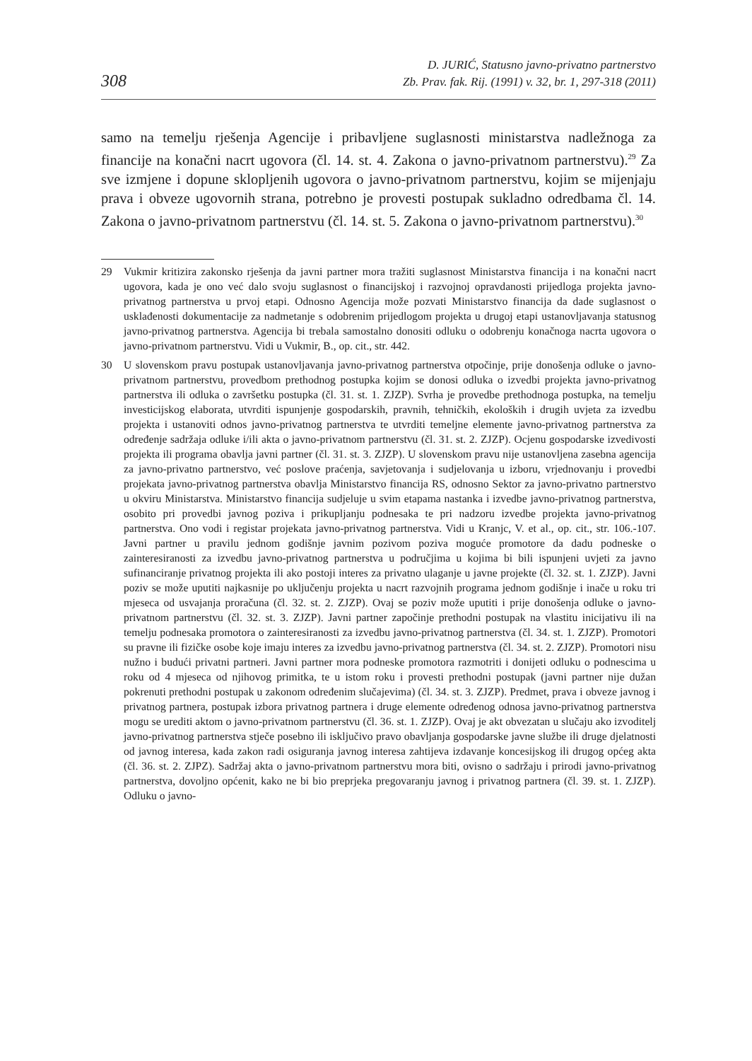308
D. JURIĆ, Statusno javno-privatno partnerstvo
Zb. Prav. fak. Rij. (1991) v. 32, br. 1, 297-318 (2011)
samo na temelju rješenja Agencije i pribavljene suglasnosti ministarstva nadležnoga za financije na konačni nacrt ugovora (čl. 14. st. 4. Zakona o javno-privatnom partnerstvu).<sup>29</sup> Za sve izmjene i dopune sklopljenih ugovora o javno-privatnom partnerstvu, kojim se mijenjaju prava i obveze ugovornih strana, potrebno je provesti postupak sukladno odredbama čl. 14. Zakona o javno-privatnom partnerstvu (čl. 14. st. 5. Zakona o javno-privatnom partnerstvu).<sup>30</sup>
29 Vukmir kritizira zakonsko rješenja da javni partner mora tražiti suglasnost Ministarstva financija i na konačni nacrt ugovora, kada je ono već dalo svoju suglasnost o financijskoj i razvojnoj opravdanosti prijedloga projekta javno-privatnog partnerstva u prvoj etapi. Odnosno Agencija može pozvati Ministarstvo financija da dade suglasnost o usklađenosti dokumentacije za nadmetanje s odobrenim prijedlogom projekta u drugoj etapi ustanovljavanja statusnog javno-privatnog partnerstva. Agencija bi trebala samostalno donositi odluku o odobrenju konačnoga nacrta ugovora o javno-privatnom partnerstvu. Vidi u Vukmir, B., op. cit., str. 442.
30 U slovenskom pravu postupak ustanovljavanja javno-privatnog partnerstva otpočinje, prije donošenja odluke o javno-privatnom partnerstvu, provedbom prethodnog postupka kojim se donosi odluka o izvedbi projekta javno-privatnog partnerstva ili odluka o završetku postupka (čl. 31. st. 1. ZJZP). Svrha je provedbe prethodnoga postupka, na temelju investicijskog elaborata, utvrditi ispunjenje gospodarskih, pravnih, tehničkih, ekoloških i drugih uvjeta za izvedbu projekta i ustanoviti odnos javno-privatnog partnerstva te utvrditi temeljne elemente javno-privatnog partnerstva za određenje sadržaja odluke i/ili akta o javno-privatnom partnerstvu (čl. 31. st. 2. ZJZP). Ocjenu gospodarske izvedivosti projekta ili programa obavlja javni partner (čl. 31. st. 3. ZJZP). U slovenskom pravu nije ustanovljena zasebna agencija za javno-privatno partnerstvo, već poslove praćenja, savjetovanja i sudjelovanja u izboru, vrjednovanju i provedbi projekata javno-privatnog partnerstva obavlja Ministarstvo financija RS, odnosno Sektor za javno-privatno partnerstvo u okviru Ministarstva. Ministarstvo financija sudjeluje u svim etapama nastanka i izvedbe javno-privatnog partnerstva, osobito pri provedbi javnog poziva i prikupljanju podnesaka te pri nadzoru izvedbe projekta javno-privatnog partnerstva. Ono vodi i registar projekata javno-privatnog partnerstva. Vidi u Kranjc, V. et al., op. cit., str. 106.-107. Javni partner u pravilu jednom godišnje javnim pozivom poziva moguće promotore da dadu podneske o zainteresiranosti za izvedbu javno-privatnog partnerstva u područjima u kojima bi bili ispunjeni uvjeti za javno sufinanciranje privatnog projekta ili ako postoji interes za privatno ulaganje u javne projekte (čl. 32. st. 1. ZJZP). Javni poziv se može uputiti najkasnije po uključenju projekta u nacrt razvojnih programa jednom godišnje i inače u roku tri mjeseca od usvajanja proračuna (čl. 32. st. 2. ZJZP). Ovaj se poziv može uputiti i prije donošenja odluke o javno-privatnom partnerstvu (čl. 32. st. 3. ZJZP). Javni partner započinje prethodni postupak na vlastitu inicijativu ili na temelju podnesaka promotora o zainteresiranosti za izvedbu javno-privatnog partnerstva (čl. 34. st. 1. ZJZP). Promotori su pravne ili fizičke osobe koje imaju interes za izvedbu javno-privatnog partnerstva (čl. 34. st. 2. ZJZP). Promotori nisu nužno i budući privatni partneri. Javni partner mora podneske promotora razmotriti i donijeti odluku o podnescima u roku od 4 mjeseca od njihovog primitka, te u istom roku i provesti prethodni postupak (javni partner nije dužan pokrenuti prethodni postupak u zakonom određenim slučajevima) (čl. 34. st. 3. ZJZP). Predmet, prava i obveze javnog i privatnog partnera, postupak izbora privatnog partnera i druge elemente određenog odnosa javno-privatnog partnerstva mogu se urediti aktom o javno-privatnom partnerstvu (čl. 36. st. 1. ZJZP). Ovaj je akt obvezatan u slučaju ako izvoditelj javno-privatnog partnerstva stječe posebno ili isključivo pravo obavljanja gospodarske javne službe ili druge djelatnosti od javnog interesa, kada zakon radi osiguranja javnog interesa zahtijeva izdavanje koncesijskog ili drugog općeg akta (čl. 36. st. 2. ZJPZ). Sadržaj akta o javno-privatnom partnerstvu mora biti, ovisno o sadržaju i prirodi javno-privatnog partnerstva, dovoljno općenit, kako ne bi bio preprjeka pregovaranju javnog i privatnog partnera (čl. 39. st. 1. ZJZP). Odluku o javno-